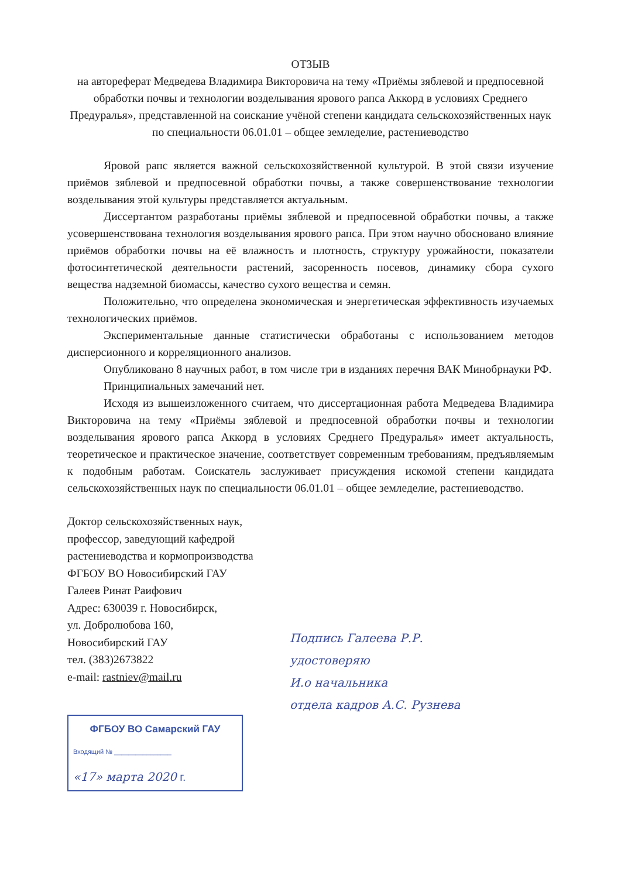ОТЗЫВ
на автореферат Медведева Владимира Викторовича на тему «Приёмы зяблевой и предпосевной обработки почвы и технологии возделывания ярового рапса Аккорд в условиях Среднего Предуралья», представленной на соискание учёной степени кандидата сельскохозяйственных наук по специальности 06.01.01 – общее земледелие, растениеводство
Яровой рапс является важной сельскохозяйственной культурой. В этой связи изучение приёмов зяблевой и предпосевной обработки почвы, а также совершенствование технологии возделывания этой культуры представляется актуальным.
Диссертантом разработаны приёмы зяблевой и предпосевной обработки почвы, а также усовершенствована технология возделывания ярового рапса. При этом научно обосновано влияние приёмов обработки почвы на её влажность и плотность, структуру урожайности, показатели фотосинтетической деятельности растений, засоренность посевов, динамику сбора сухого вещества надземной биомассы, качество сухого вещества и семян.
Положительно, что определена экономическая и энергетическая эффективность изучаемых технологических приёмов.
Экспериментальные данные статистически обработаны с использованием методов дисперсионного и корреляционного анализов.
Опубликовано 8 научных работ, в том числе три в изданиях перечня ВАК Минобрнауки РФ.
Принципиальных замечаний нет.
Исходя из вышеизложенного считаем, что диссертационная работа Медведева Владимира Викторовича на тему «Приёмы зяблевой и предпосевной обработки почвы и технологии возделывания ярового рапса Аккорд в условиях Среднего Предуралья» имеет актуальность, теоретическое и практическое значение, соответствует современным требованиям, предъявляемым к подобным работам. Соискатель заслуживает присуждения искомой степени кандидата сельскохозяйственных наук по специальности 06.01.01 – общее земледелие, растениеводство.
Доктор сельскохозяйственных наук,
профессор, заведующий кафедрой
растениеводства и кормопроизводства
ФГБОУ ВО Новосибирский ГАУ
Галеев Ринат Раифович
Адрес: 630039 г. Новосибирск,
ул. Добролюбова 160,
Новосибирский ГАУ
тел. (383)2673822
e-mail: rastniev@mail.ru
ФГБОУ ВО Самарский ГАУ
Входящий № ________________
«17» марта 2020 г.
Подпись Галеева Р.Р.
удостоверяю
И.о начальника
отдела кадров А.С. Рузнева